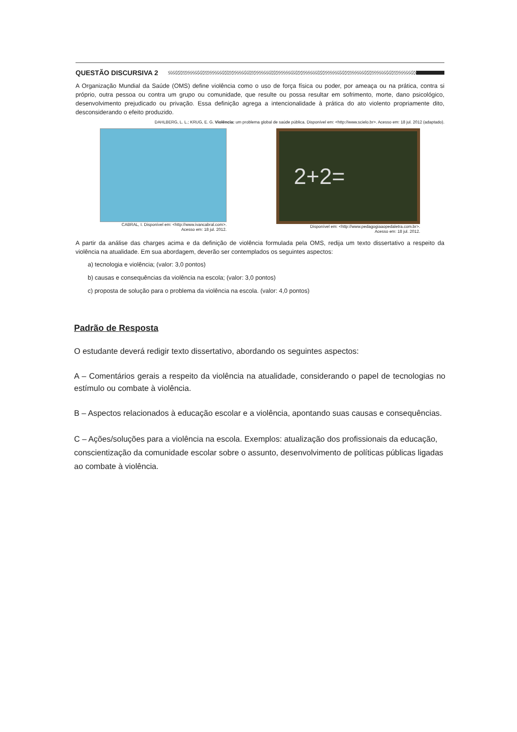QUESTÃO DISCURSIVA 2
A Organização Mundial da Saúde (OMS) define violência como o uso de força física ou poder, por ameaça ou na prática, contra si próprio, outra pessoa ou contra um grupo ou comunidade, que resulte ou possa resultar em sofrimento, morte, dano psicológico, desenvolvimento prejudicado ou privação. Essa definição agrega a intencionalidade à prática do ato violento propriamente dito, desconsiderando o efeito produzido.
DAHLBERG, L. L.; KRUG, E. G. Violência: um problema global de saúde pública. Disponível em: <http://www.scielo.br>. Acesso em: 18 jul. 2012 (adaptado).
CABRAL, I. Disponível em: <http://www.ivancabral.com>.
Acesso em: 18 jul. 2012.
2+2=
Disponível em: <http://www.pedagogiaaopedaletra.com.br>.
Acesso em: 18 jul. 2012.
A partir da análise das charges acima e da definição de violência formulada pela OMS, redija um texto dissertativo a respeito da violência na atualidade. Em sua abordagem, deverão ser contemplados os seguintes aspectos:
a) tecnologia e violência; (valor: 3,0 pontos)
b) causas e consequências da violência na escola; (valor: 3,0 pontos)
c) proposta de solução para o problema da violência na escola. (valor: 4,0 pontos)
Padrão de Resposta
O estudante deverá redigir texto dissertativo, abordando os seguintes aspectos:
A – Comentários gerais a respeito da violência na atualidade, considerando o papel de tecnologias no estímulo ou combate à violência.
B – Aspectos relacionados à educação escolar e a violência, apontando suas causas e consequências.
C – Ações/soluções para a violência na escola. Exemplos: atualização dos profissionais da educação, conscientização da comunidade escolar sobre o assunto, desenvolvimento de políticas públicas ligadas ao combate à violência.